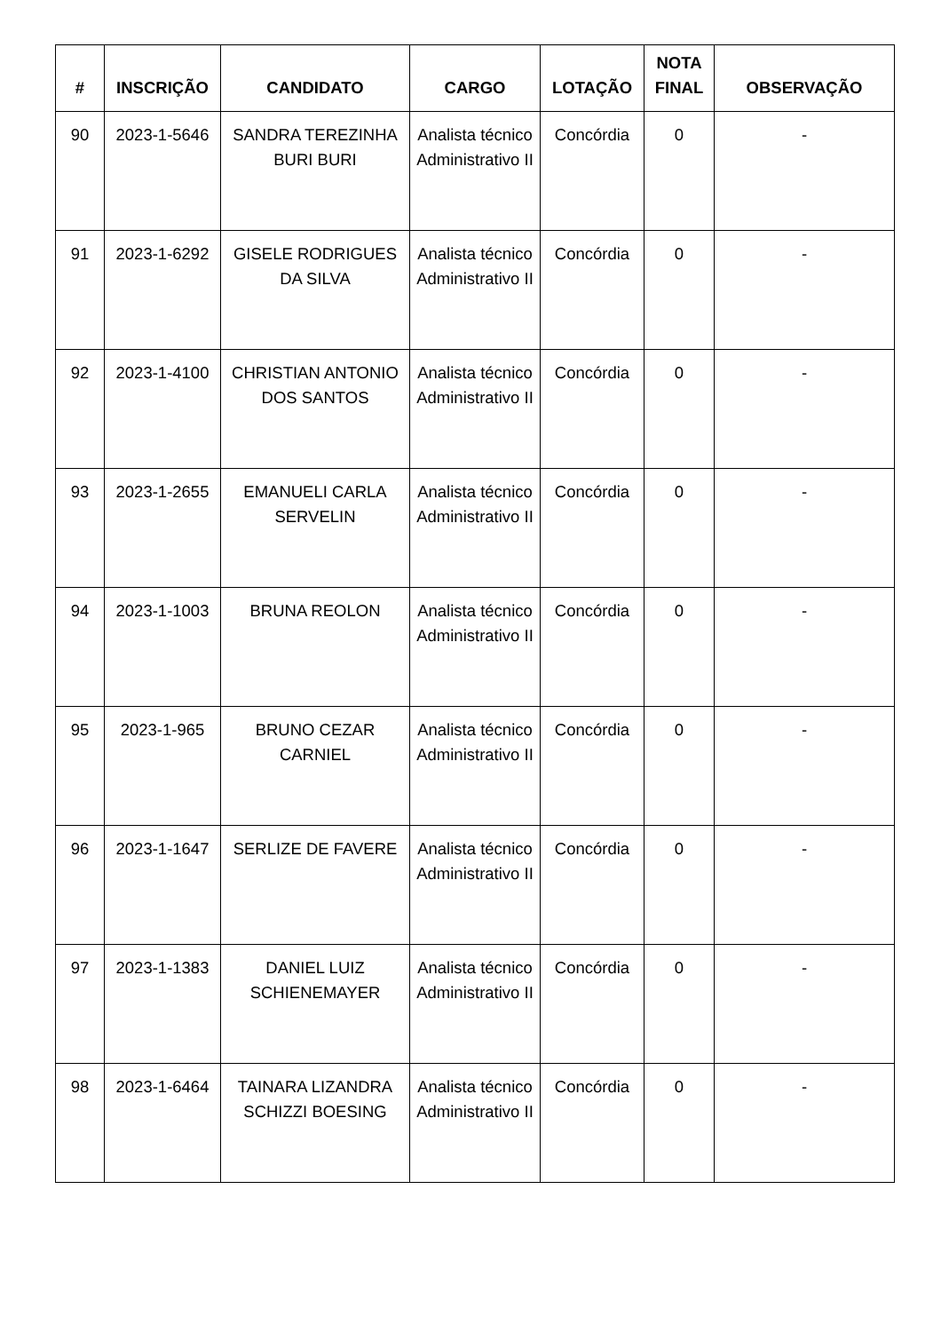| # | INSCRIÇÃO | CANDIDATO | CARGO | LOTAÇÃO | NOTA FINAL | OBSERVAÇÃO |
| --- | --- | --- | --- | --- | --- | --- |
| 90 | 2023-1-5646 | SANDRA TEREZINHA BURI BURI | Analista técnico Administrativo II | Concórdia | 0 | - |
| 91 | 2023-1-6292 | GISELE RODRIGUES DA SILVA | Analista técnico Administrativo II | Concórdia | 0 | - |
| 92 | 2023-1-4100 | CHRISTIAN ANTONIO DOS SANTOS | Analista técnico Administrativo II | Concórdia | 0 | - |
| 93 | 2023-1-2655 | EMANUELI CARLA SERVELIN | Analista técnico Administrativo II | Concórdia | 0 | - |
| 94 | 2023-1-1003 | BRUNA REOLON | Analista técnico Administrativo II | Concórdia | 0 | - |
| 95 | 2023-1-965 | BRUNO CEZAR CARNIEL | Analista técnico Administrativo II | Concórdia | 0 | - |
| 96 | 2023-1-1647 | SERLIZE DE FAVERE | Analista técnico Administrativo II | Concórdia | 0 | - |
| 97 | 2023-1-1383 | DANIEL LUIZ SCHIENEMAYER | Analista técnico Administrativo II | Concórdia | 0 | - |
| 98 | 2023-1-6464 | TAINARA LIZANDRA SCHIZZI BOESING | Analista técnico Administrativo II | Concórdia | 0 | - |